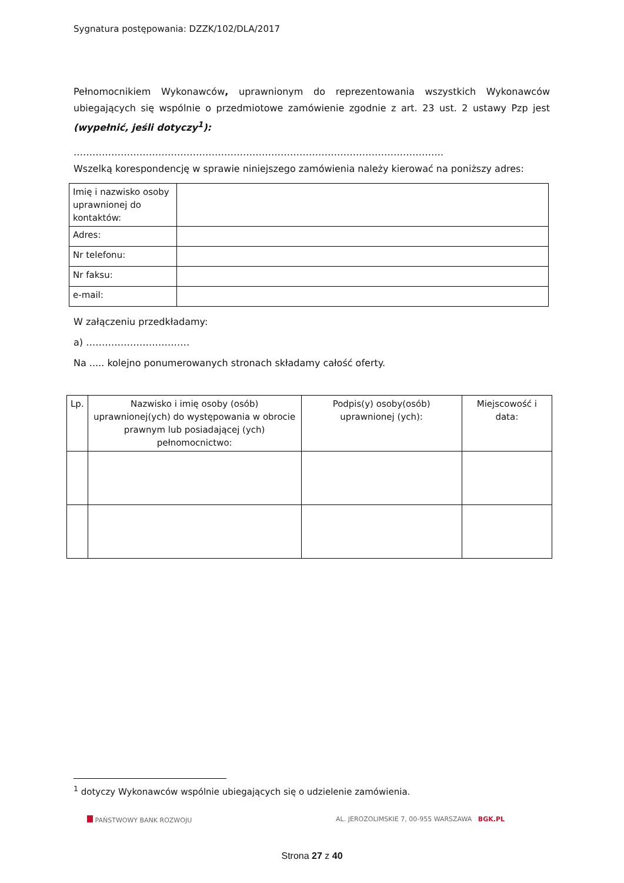Sygnatura postępowania: DZZK/102/DLA/2017
Pełnomocnikiem Wykonawców, uprawnionym do reprezentowania wszystkich Wykonawców ubiegających się wspólnie o przedmiotowe zamówienie zgodnie z art. 23 ust. 2 ustawy Pzp jest (wypełnić, jeśli dotyczy<sup>1</sup>):
……………………………………………………………………………………………………….
Wszelką korespondencję w sprawie niniejszego zamówienia należy kierować na poniższy adres:
| Imię i nazwisko osoby uprawnionej do kontaktów: | |
| Adres: | |
| Nr telefonu: | |
| Nr faksu: | |
| e-mail: | |
W załączeniu przedkładamy:
a) ……………………………
Na ..... kolejno ponumerowanych stronach składamy całość oferty.
| Lp. | Nazwisko i imię osoby (osób) uprawnionej(ych) do występowania w obrocie prawnym lub posiadającej (ych) pełnomocnictwo: | Podpis(y) osoby(osób) uprawnionej (ych): | Miejscowość i data: |
<sup>1</sup> dotyczy Wykonawców wspólnie ubiegających się o udzielenie zamówienia.
PAŃSTWOWY BANK ROZWOJU AL. JEROZOLIMSKIE 7, 00-955 WARSZAWA BGK.PL
Strona 27 z 40